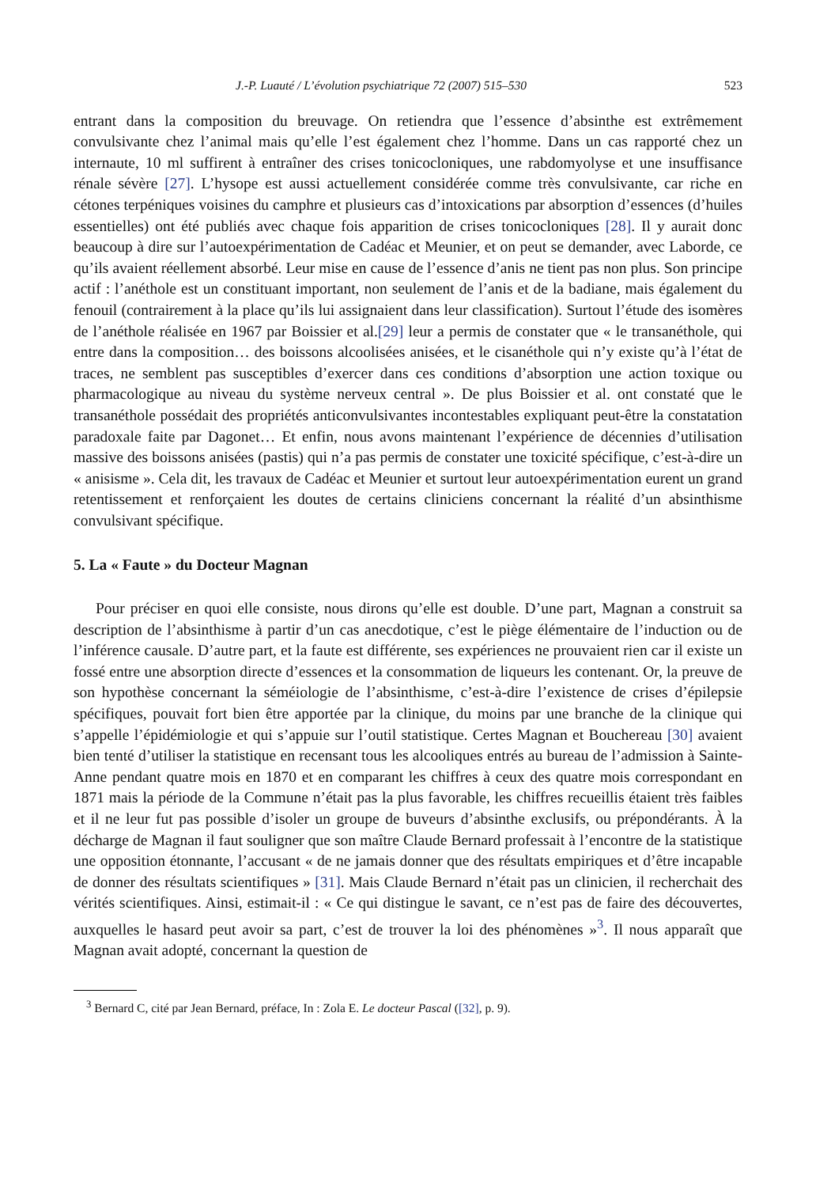J.-P. Luauté / L’évolution psychiatrique 72 (2007) 515–530 523
entrant dans la composition du breuvage. On retiendra que l’essence d’absinthe est extrêmement convulsivante chez l’animal mais qu’elle l’est également chez l’homme. Dans un cas rapporté chez un internaute, 10 ml suffirent à entraîner des crises tonicocloniques, une rabdomyolyse et une insuffisance rénale sévère [27]. L’hysope est aussi actuellement considérée comme très convulsivante, car riche en cétones terpéniques voisines du camphre et plusieurs cas d’intoxications par absorption d’essences (d’huiles essentielles) ont été publiés avec chaque fois apparition de crises tonicocloniques [28]. Il y aurait donc beaucoup à dire sur l’autoexpérimentation de Cadéac et Meunier, et on peut se demander, avec Laborde, ce qu’ils avaient réellement absorbé. Leur mise en cause de l’essence d’anis ne tient pas non plus. Son principe actif : l’anéthole est un constituant important, non seulement de l’anis et de la badiane, mais également du fenouil (contrairement à la place qu’ils lui assignaient dans leur classification). Surtout l’étude des isomères de l’anéthole réalisée en 1967 par Boissier et al.[29] leur a permis de constater que « le transanéthole, qui entre dans la composition… des boissons alcoolisées anisées, et le cisanéthole qui n’y existe qu’à l’état de traces, ne semblent pas susceptibles d’exercer dans ces conditions d’absorption une action toxique ou pharmacologique au niveau du système nerveux central ». De plus Boissier et al. ont constaté que le transanéthole possédait des propriétés anticonvulsivantes incontestables expliquant peut-être la constatation paradoxale faite par Dagonet… Et enfin, nous avons maintenant l’expérience de décennies d’utilisation massive des boissons anisées (pastis) qui n’a pas permis de constater une toxicité spécifique, c’est-à-dire un « anisisme ». Cela dit, les travaux de Cadéac et Meunier et surtout leur autoexpérimentation eurent un grand retentissement et renforçaient les doutes de certains cliniciens concernant la réalité d’un absinthisme convulsivant spécifique.
5. La « Faute » du Docteur Magnan
Pour préciser en quoi elle consiste, nous dirons qu’elle est double. D’une part, Magnan a construit sa description de l’absinthisme à partir d’un cas anecdotique, c’est le piège élémentaire de l’induction ou de l’inférence causale. D’autre part, et la faute est différente, ses expériences ne prouvaient rien car il existe un fossé entre une absorption directe d’essences et la consommation de liqueurs les contenant. Or, la preuve de son hypothèse concernant la séméiologie de l’absinthisme, c’est-à-dire l’existence de crises d’épilepsie spécifiques, pouvait fort bien être apportée par la clinique, du moins par une branche de la clinique qui s’appelle l’épidémiologie et qui s’appuie sur l’outil statistique. Certes Magnan et Bouchereau [30] avaient bien tenté d’utiliser la statistique en recensant tous les alcooliques entrés au bureau de l’admission à Sainte-Anne pendant quatre mois en 1870 et en comparant les chiffres à ceux des quatre mois correspondant en 1871 mais la période de la Commune n’était pas la plus favorable, les chiffres recueillis étaient très faibles et il ne leur fut pas possible d’isoler un groupe de buveurs d’absinthe exclusifs, ou prépondérants. À la décharge de Magnan il faut souligner que son maître Claude Bernard professait à l’encontre de la statistique une opposition étonnante, l’accusant « de ne jamais donner que des résultats empiriques et d’être incapable de donner des résultats scientifiques » [31]. Mais Claude Bernard n’était pas un clinicien, il recherchait des vérités scientifiques. Ainsi, estimait-il : « Ce qui distingue le savant, ce n’est pas de faire des découvertes, auxquelles le hasard peut avoir sa part, c’est de trouver la loi des phénomènes »<sup>3</sup>. Il nous apparaît que Magnan avait adopté, concernant la question de
<sup>3</sup> Bernard C, cité par Jean Bernard, préface, In : Zola E. Le docteur Pascal ([32], p. 9).